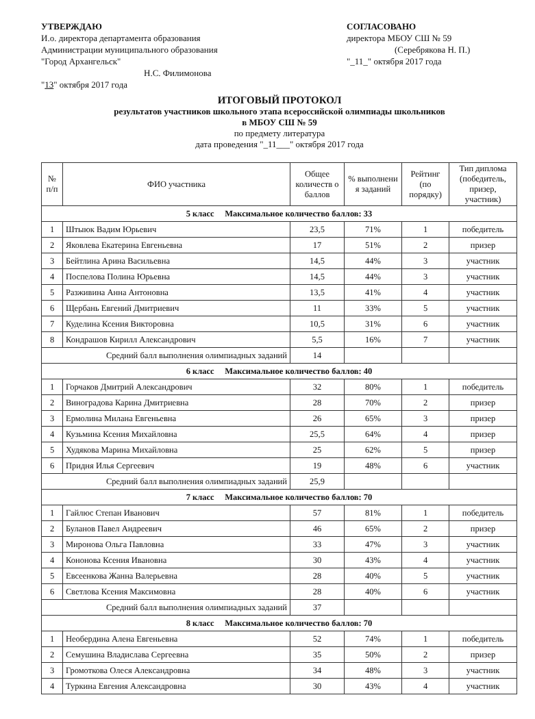УТВЕРЖДАЮ
И.о. директора департамента образования
Администрации муниципального образования
"Город Архангельск"
Н.С. Филимонова
"13" октября 2017 года
СОГЛАСОВАНО
директора МБОУ СШ № 59
(Серебрякова Н. П.)
"_11_" октября 2017 года
ИТОГОВЫЙ ПРОТОКОЛ
результатов участников школьного этапа всероссийской олимпиады школьников
в МБОУ СШ № 59
по предмету литература
дата проведения "_11___" октября 2017 года
| № п/п | ФИО участника | Общее количеств о баллов | % выполнени я заданий | Рейтинг (по порядку) | Тип диплома (победитель, призер, участник) |
| --- | --- | --- | --- | --- | --- |
| 5 класс Максимальное количество баллов: 33 | | | | | |
| 1 | Штыюк Вадим Юрьевич | 23,5 | 71% | 1 | победитель |
| 2 | Яковлева Екатерина Евгеньевна | 17 | 51% | 2 | призер |
| 3 | Бейтлина Арина Васильевна | 14,5 | 44% | 3 | участник |
| 4 | Поспелова Полина Юрьевна | 14,5 | 44% | 3 | участник |
| 5 | Разживина Анна Антоновна | 13,5 | 41% | 4 | участник |
| 6 | Щербань Евгений Дмитриевич | 11 | 33% | 5 | участник |
| 7 | Куделина Ксения Викторовна | 10,5 | 31% | 6 | участник |
| 8 | Кондрашов Кирилл Александрович | 5,5 | 16% | 7 | участник |
| Средний балл выполнения олимпиадных заданий | | 14 | | | |
| 6 класс Максимальное количество баллов: 40 | | | | | |
| 1 | Горчаков Дмитрий Александрович | 32 | 80% | 1 | победитель |
| 2 | Виноградова Карина Дмитриевна | 28 | 70% | 2 | призер |
| 3 | Ермолина Милана Евгеньевна | 26 | 65% | 3 | призер |
| 4 | Кузьмина Ксения Михайловна | 25,5 | 64% | 4 | призер |
| 5 | Худякова Марина Михайловна | 25 | 62% | 5 | призер |
| 6 | Придня Илья Сергеевич | 19 | 48% | 6 | участник |
| Средний балл выполнения олимпиадных заданий | | 25,9 | | | |
| 7 класс Максимальное количество баллов: 70 | | | | | |
| 1 | Гайлюс Степан Иванович | 57 | 81% | 1 | победитель |
| 2 | Буланов Павел Андреевич | 46 | 65% | 2 | призер |
| 3 | Миронова Ольга Павловна | 33 | 47% | 3 | участник |
| 4 | Кононова Ксения Ивановна | 30 | 43% | 4 | участник |
| 5 | Евсеенкова Жанна Валерьевна | 28 | 40% | 5 | участник |
| 6 | Светлова Ксения Максимовна | 28 | 40% | 6 | участник |
| Средний балл выполнения олимпиадных заданий | | 37 | | | |
| 8 класс Максимальное количество баллов: 70 | | | | | |
| 1 | Необердина Алена Евгеньевна | 52 | 74% | 1 | победитель |
| 2 | Семушина Владислава Сергеевна | 35 | 50% | 2 | призер |
| 3 | Громоткова Олеся Александровна | 34 | 48% | 3 | участник |
| 4 | Туркина Евгения Александровна | 30 | 43% | 4 | участник |